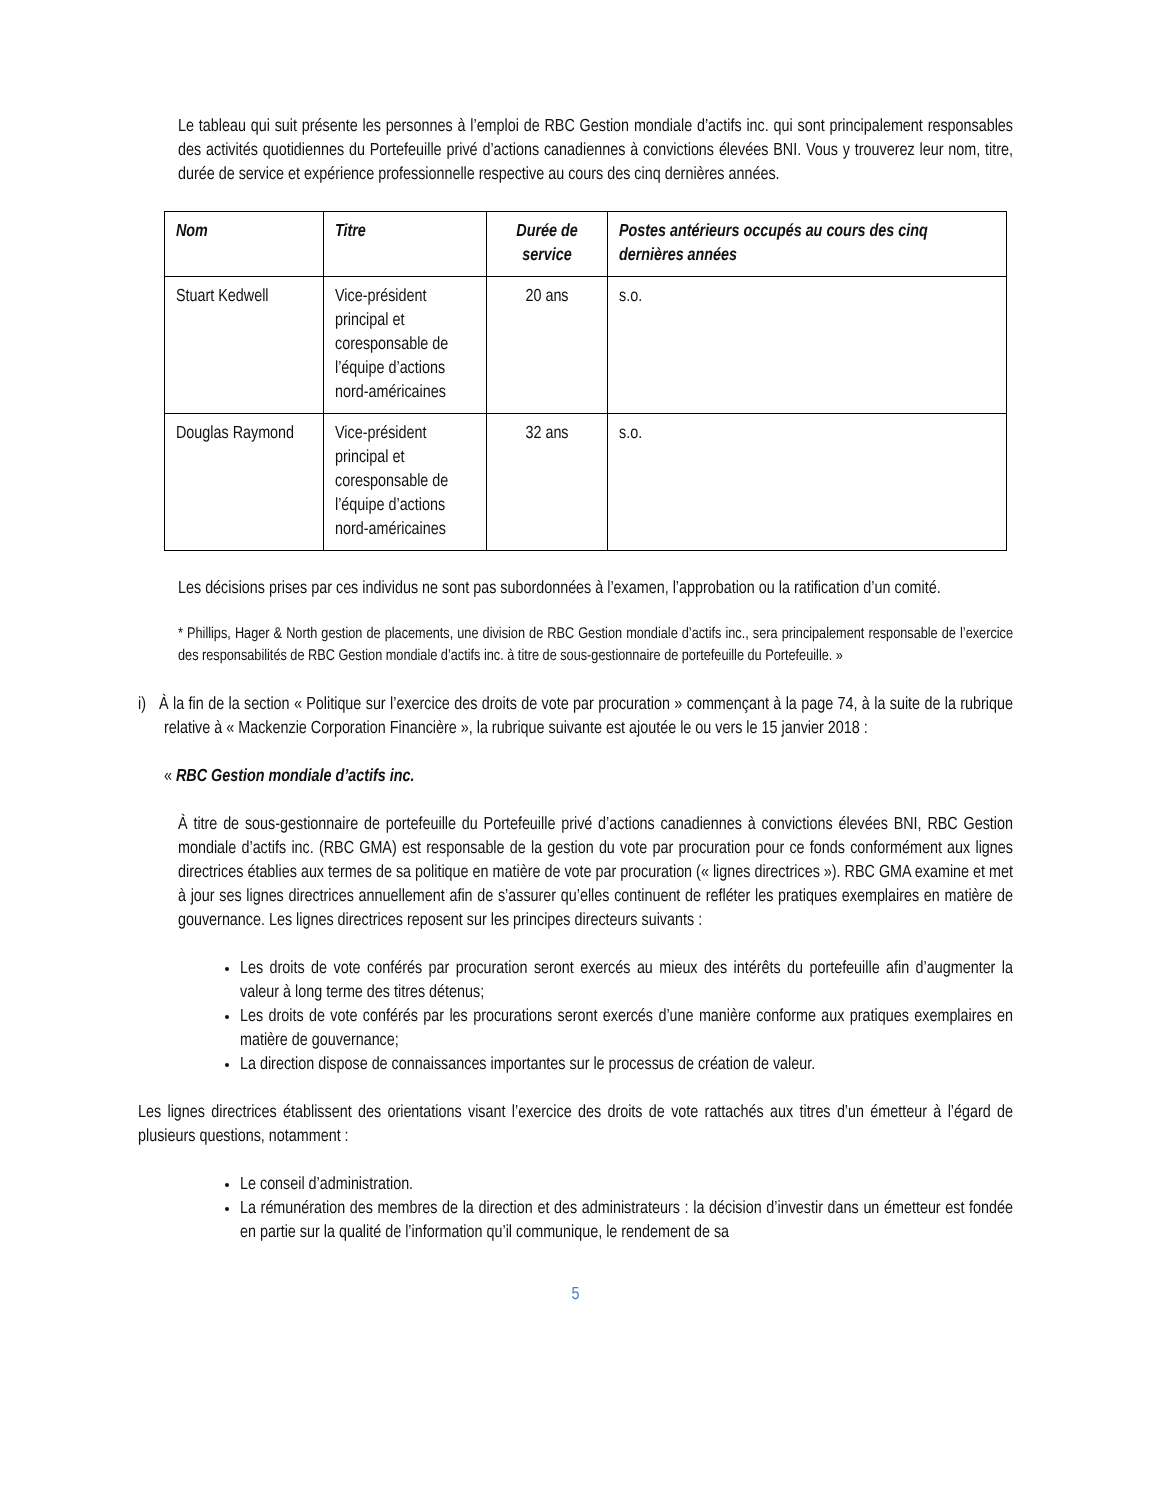Le tableau qui suit présente les personnes à l’emploi de RBC Gestion mondiale d’actifs inc. qui sont principalement responsables des activités quotidiennes du Portefeuille privé d’actions canadiennes à convictions élevées BNI. Vous y trouverez leur nom, titre, durée de service et expérience professionnelle respective au cours des cinq dernières années.
| Nom | Titre | Durée de service | Postes antérieurs occupés au cours des cinq dernières années |
| --- | --- | --- | --- |
| Stuart Kedwell | Vice-président principal et coresponsable de l’équipe d’actions nord-américaines | 20 ans | s.o. |
| Douglas Raymond | Vice-président principal et coresponsable de l’équipe d’actions nord-américaines | 32 ans | s.o. |
Les décisions prises par ces individus ne sont pas subordonnées à l’examen, l’approbation ou la ratification d’un comité.
* Phillips, Hager & North gestion de placements, une division de RBC Gestion mondiale d’actifs inc., sera principalement responsable de l’exercice des responsabilités de RBC Gestion mondiale d’actifs inc. à titre de sous-gestionnaire de portefeuille du Portefeuille. »
i) À la fin de la section « Politique sur l’exercice des droits de vote par procuration » commençant à la page 74, à la suite de la rubrique relative à « Mackenzie Corporation Financière », la rubrique suivante est ajoutée le ou vers le 15 janvier 2018 :
« RBC Gestion mondiale d’actifs inc.
À titre de sous-gestionnaire de portefeuille du Portefeuille privé d’actions canadiennes à convictions élevées BNI, RBC Gestion mondiale d’actifs inc. (RBC GMA) est responsable de la gestion du vote par procuration pour ce fonds conformément aux lignes directrices établies aux termes de sa politique en matière de vote par procuration (« lignes directrices »). RBC GMA examine et met à jour ses lignes directrices annuellement afin de s’assurer qu’elles continuent de refléter les pratiques exemplaires en matière de gouvernance. Les lignes directrices reposent sur les principes directeurs suivants :
Les droits de vote conférés par procuration seront exercés au mieux des intérêts du portefeuille afin d’augmenter la valeur à long terme des titres détenus;
Les droits de vote conférés par les procurations seront exercés d’une manière conforme aux pratiques exemplaires en matière de gouvernance;
La direction dispose de connaissances importantes sur le processus de création de valeur.
Les lignes directrices établissent des orientations visant l’exercice des droits de vote rattachés aux titres d’un émetteur à l’égard de plusieurs questions, notamment :
Le conseil d’administration.
La rémunération des membres de la direction et des administrateurs : la décision d’investir dans un émetteur est fondée en partie sur la qualité de l’information qu’il communique, le rendement de sa
5